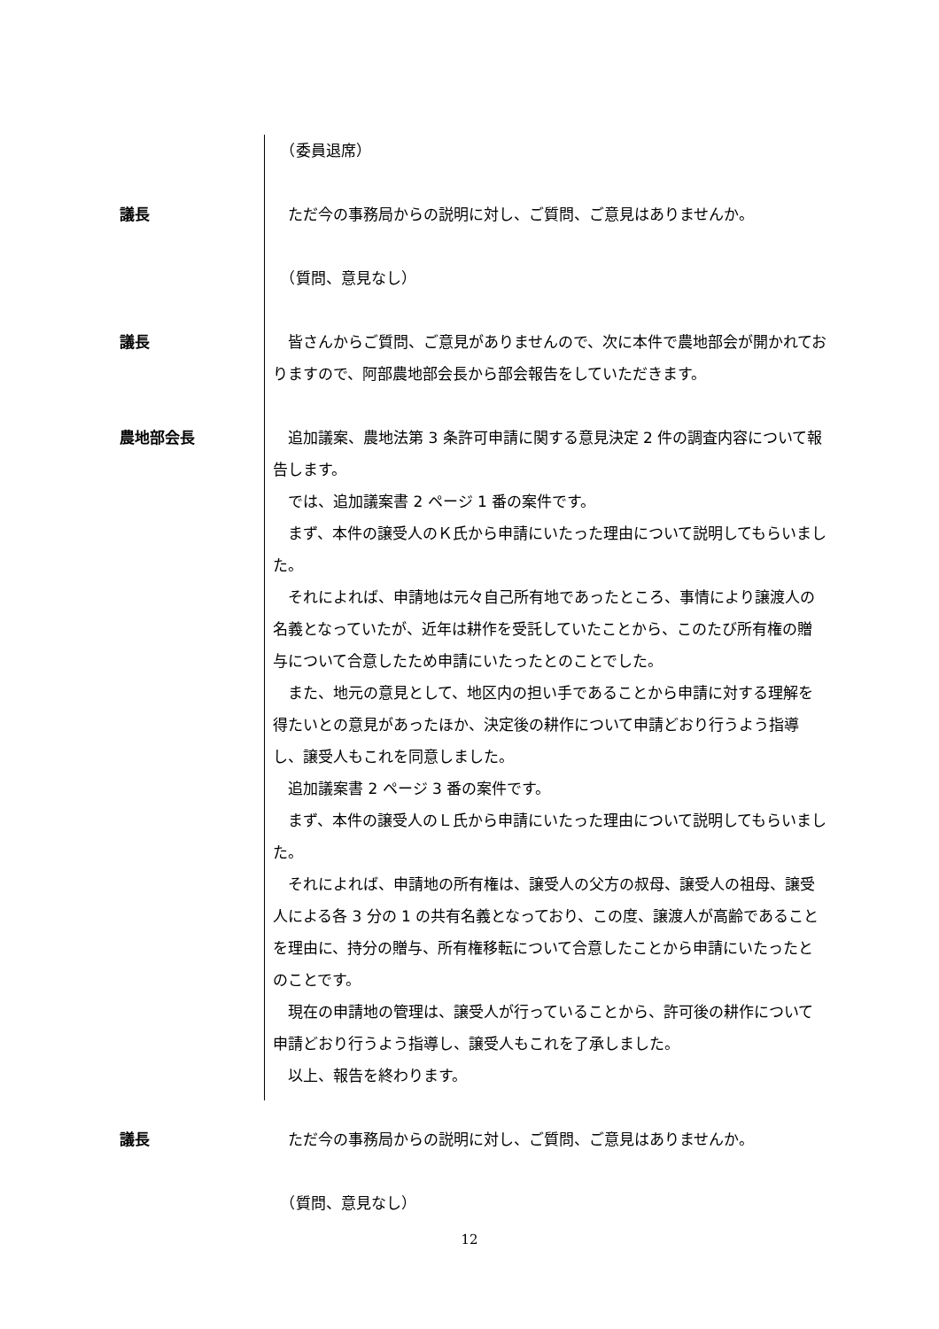（委員退席）
議長 ただ今の事務局からの説明に対し、ご質問、ご意見はありませんか。
　（質問、意見なし）
議長 皆さんからご質問、ご意見がありませんので、次に本件で農地部会が開かれておりますので、阿部農地部会長から部会報告をしていただきます。
農地部会長 追加議案、農地法第 3 条許可申請に関する意見決定 2 件の調査内容について報告します。
では、追加議案書 2 ページ 1 番の案件です。
まず、本件の譲受人のＫ氏から申請にいたった理由について説明してもらいました。
それによれば、申請地は元々自己所有地であったところ、事情により譲渡人の名義となっていたが、近年は耕作を受託していたことから、このたび所有権の贈与について合意したため申請にいたったとのことでした。
また、地元の意見として、地区内の担い手であることから申請に対する理解を得たいとの意見があったほか、決定後の耕作について申請どおり行うよう指導し、譲受人もこれを同意しました。
追加議案書 2 ページ 3 番の案件です。
まず、本件の譲受人のＬ氏から申請にいたった理由について説明してもらいました。
それによれば、申請地の所有権は、譲受人の父方の叔母、譲受人の祖母、譲受人による各 3 分の 1 の共有名義となっており、この度、譲渡人が高齢であることを理由に、持分の贈与、所有権移転について合意したことから申請にいたったとのことです。
現在の申請地の管理は、譲受人が行っていることから、許可後の耕作について申請どおり行うよう指導し、譲受人もこれを了承しました。
以上、報告を終わります。
議長 ただ今の事務局からの説明に対し、ご質問、ご意見はありませんか。
　（質問、意見なし）
12